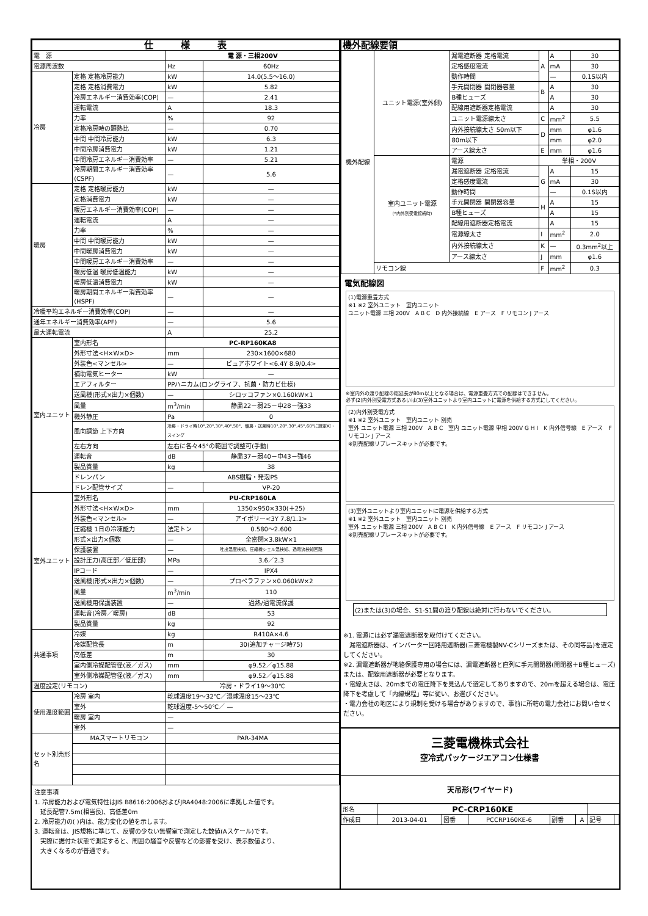| 仕 様 表 | | | |
| --- | --- | --- | --- |
| 電 源 | | 電 源・三相200V | |
| 電源周波数 | | Hz | 60Hz |
| 冷房 | 定格 定格冷房能力 | kW | 14.0(5.5～16.0) |
| | 定格 定格消費電力 | kW | 5.82 |
| | 冷房エネルギー消費効率(COP) | — | 2.41 |
| | 運転電流 | A | 18.3 |
| | 力率 | % | 92 |
| | 定格冷房時の顕熱比 | — | 0.70 |
| | 中間 中間冷房能力 | kW | 6.3 |
| | 中間冷房消費電力 | kW | 1.21 |
| | 中間冷房エネルギー消費効率 | — | 5.21 |
| | 冷房期間エネルギー消費効率(CSPF) | — | 5.6 |
| 暖房 | 定格 定格暖房能力 | kW | — |
| | 定格消費電力 | kW | — |
| | 暖房エネルギー消費効率(COP) | — | — |
| | 運転電流 | A | — |
| | 力率 | % | — |
| | 中間 中間暖房能力 | kW | — |
| | 中間暖房消費電力 | kW | — |
| | 中間暖房エネルギー消費効率 | — | — |
| | 暖房低温 暖房低温能力 | kW | — |
| | 暖房低温消費電力 | kW | — |
| | 暖房期間エネルギー消費効率(HSPF) | — | — |
| 冷暖平均エネルギー消費効率(COP) | | — | — |
| 通年エネルギー消費効率(APF) | | — | 5.6 |
| 最大運転電流 | | A | 25.2 |
| 室内ユニット | 室内形名 | PC-RP160KA8 | |
| | 外形寸法<H×W×D> | mm | 230×1600×680 |
| | 外装色<マンセル> | — | ピュアホワイト<6.4Y 8.9/0.4> |
| | 補助電気ヒーター | kW | — |
| | エアフィルター | PPハニカム(ロングライフ、抗菌・防カビ仕様) | |
| | 送風機(形式×出力×個数) | — | シロッコファン×0.160kW×1 |
| | 風量 | m<sup>3</sup>/min | 静粛22－弱25－中28－強33 |
| | 機外静圧 | Pa | 0 |
| | 風向調節 上下方向 | 冷房・ドライ時10°,20°,30°,40°,50°、暖房・送風時10°,20°,30°,45°,60°に設定可・スイング | |
| | 左右方向 | 左右に各々45°の範囲で調整可(手動) | |
| | 運転音 | dB | 静粛37－弱40－中43－強46 |
| | 製品質量 | kg | 38 |
| | ドレンパン | ABS樹脂・発泡PS | |
| | ドレン配管サイズ | — | VP-20 |
| 室外ユニット | 室外形名 | PU-CRP160LA | |
| | 外形寸法<H×W×D> | mm | 1350×950×330(＋25) |
| | 外装色<マンセル> | — | アイボリー<3Y 7.8/1.1> |
| | 圧縮機 1日の冷凍能力 | 法定トン | 0.580～2.600 |
| | 形式×出力×個数 | — | 全密閉×3.8kW×1 |
| | 保護装置 | — | 吐出温度検知、圧縮機シェル温検知、過電流検知回路 |
| | 設計圧力(高圧部／低圧部) | MPa | 3.6／2.3 |
| | IPコード | — | IPX4 |
| | 送風機(形式×出力×個数) | — | プロペラファン×0.060kW×2 |
| | 風量 | m<sup>3</sup>/min | 110 |
| | 送風機用保護装置 | — | 過熱/過電流保護 |
| | 運転音(冷房／暖房) | dB | 53 |
| | 製品質量 | kg | 92 |
| 共通事項 | 冷媒 | kg | R410A×4.6 |
| | 冷媒配管長 | m | 30(追加チャージ時75) |
| | 高低差 | m | 30 |
| | 室内側冷媒配管径(液／ガス) | mm | φ9.52／φ15.88 |
| | 室外側冷媒配管径(液／ガス) | mm | φ9.52／φ15.88 |
| 温度設定(リモコン) | | 冷房・ドライ19～30℃ | |
| 使用温度範囲 | 冷房 室内 | 乾球温度19～32℃／湿球温度15～23℃ | |
| | 室外 | 乾球温度-5～50℃／ — | |
| | 暖房 室内 | — | |
| | 室外 | — | |
| セット別売形名 | MAスマートリモコン | PAR-34MA | |
注意事項
1. 冷房能力および電気特性はJIS B8616:2006およびJRA4048:2006に準拠した値です。
　延長配管7.5m(相当長)、高低差0m
2. 冷房能力の( )内は、能力変化の値を示します。
3. 運転音は、JIS規格に準じて、反響の少ない無響室で測定した数値(Aスケール)です。
　実際に据付た状態で測定すると、周囲の騒音や反響などの影響を受け、表示数値より、
　大きくなるのが普通です。
| 機外配線要領 | | | | | |
| --- | --- | --- | --- | --- | --- |
| 機外配線 | ユニット電源(室外側) | 漏電遮断器 定格電流 | A | A | 30 |
| | | 定格感度電流 | | mA | 30 |
| | | 動作時間 | | — | 0.1S以内 |
| | | 手元開閉器 開閉器容量 | B | A | 30 |
| | | B種ヒューズ | | A | 30 |
| | | 配線用遮断器定格電流 | | A | 30 |
| | | ユニット電源線太さ | C | mm<sup>2</sup> | 5.5 |
| | | 内外接続線太さ 50m以下 | D | mm | φ1.6 |
| | | 80m以下 | | mm | φ2.0 |
| | | アース線太さ | E | mm | φ1.6 |
| | 室内ユニット電源 (*内外別受電接続時) | 電源 | 単相・200V | | |
| | | 漏電遮断器 定格電流 | G | A | 15 |
| | | 定格感度電流 | | mA | 30 |
| | | 動作時間 | | — | 0.1S以内 |
| | | 手元開閉器 開閉器容量 | H | A | 15 |
| | | B種ヒューズ | | A | 15 |
| | | 配線用遮断器定格電流 | | A | 15 |
| | | 電源線太さ | I | mm<sup>2</sup> | 2.0 |
| | | 内外接続線太さ | K | — | 0.3mm<sup>2</sup>以上 |
| | | アース線太さ | J | mm | φ1.6 |
| | リモコン線 | | F | mm<sup>2</sup> | 0.3 |
電気配線図
(1)電源重畳方式
※1 ※2 室外ユニット　室内ユニット
ユニット電源 三相 200V　A B C　D 内外接続線　E アース　F リモコン J アース
※室内外の渡り配線の総延長が80m以上となる場合は、電源重畳方式での配線はできません。
必ず(2)内外別受電方式あるいは(3)室外ユニットより室内ユニットに電源を供給する方式にしてください。
(2)内外別受電方式
※1 ※2 室外ユニット　室内ユニット 別売
室外 ユニット電源 三相 200V　A B C　室内 ユニット電源 単相 200V G H I　K 内外信号線　E アース　F リモコン J アース
※別売配線リプレースキットが必要です。
(3)室外ユニットより室内ユニットに電源を供給する方式
※1 ※2 室外ユニット　室内ユニット 別売
室外 ユニット電源 三相 200V　A B C I　K 内外信号線　E アース　F リモコン J アース
※別売配線リプレースキットが必要です。
(2)または(3)の場合、S1-S1間の渡り配線は絶対に行わないでください。
※1. 電源には必ず漏電遮断器を取付けてください。
　漏電遮断器は、インバーター回路用遮断器(三菱電機製NV-Cシリーズまたは、その同等品)を選定してください。
※2. 漏電遮断器が地絡保護専用の場合には、漏電遮断器と直列に手元開閉器(開閉器＋B種ヒューズ)または、配線用遮断器が必要となります。
・電線太さは、20mまでの電圧降下を見込んで選定してありますので、20mを超える場合は、電圧降下を考慮して「内線規程」等に従い、お選びください。
・電力会社の地区により規制を受ける場合がありますので、事前に所轄の電力会社にお問い合せください。
三菱電機株式会社
空冷式パッケージエアコン仕様書
天吊形(ワイヤード)
| 形名 | PC-CRP160KE | | | | | | |
| 作成日 | 2013-04-01 | 図番 | PCCRP160KE-6 | 副番 | A | 記号 | |